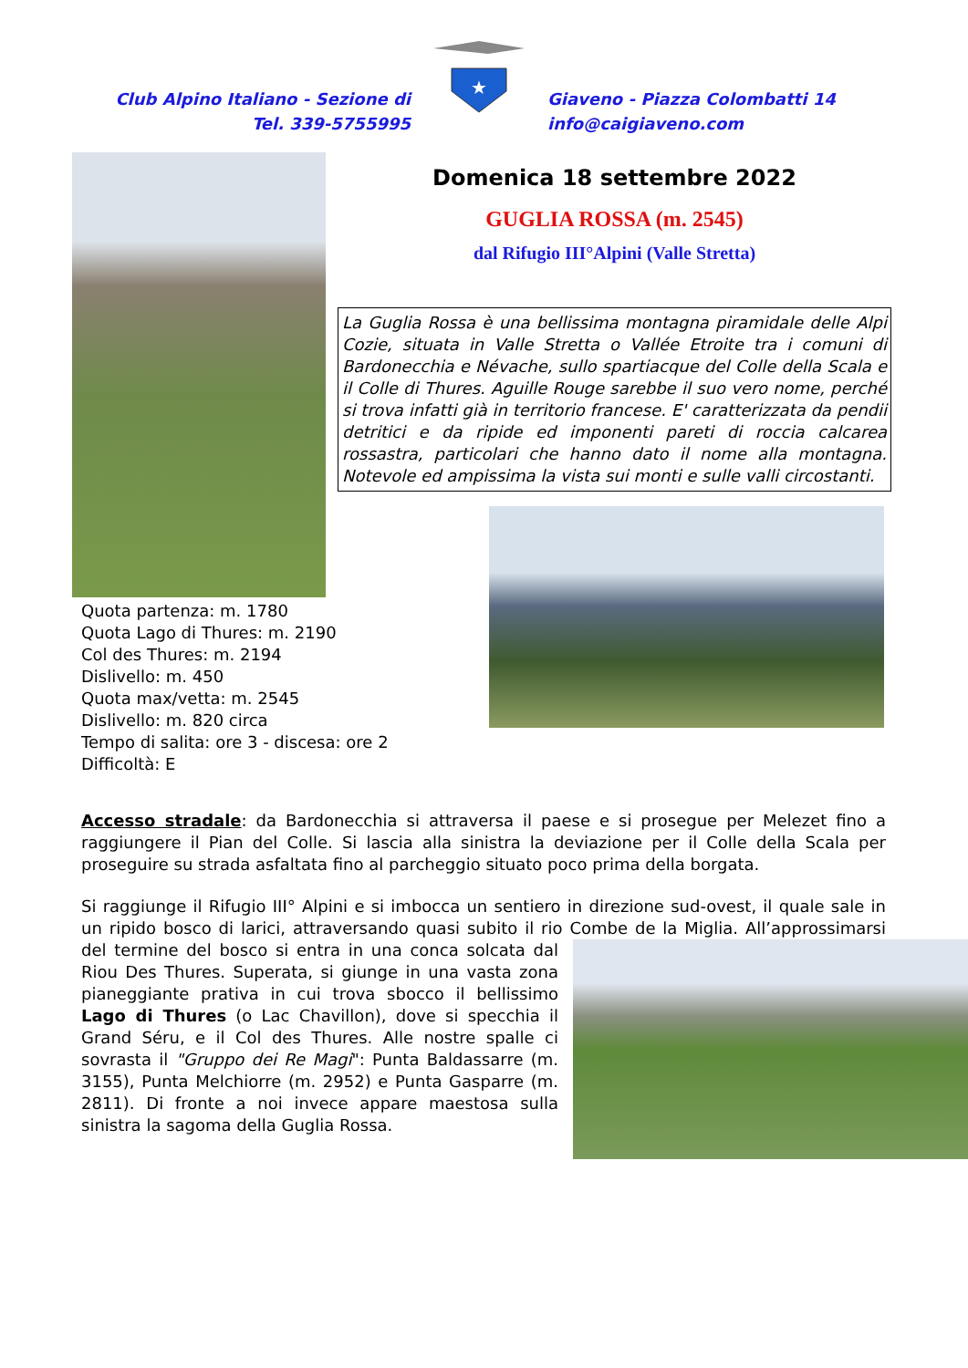Club Alpino Italiano - Sezione di
Tel. 339-5755995
★
Giaveno - Piazza Colombatti 14
info@caigiaveno.com
Domenica 18 settembre 2022
GUGLIA ROSSA (m. 2545)
dal Rifugio III°Alpini (Valle Stretta)
La Guglia Rossa è una bellissima montagna piramidale delle Alpi Cozie, situata in Valle Stretta o Vallée Etroite tra i comuni di Bardonecchia e Névache, sullo spartiacque del Colle della Scala e il Colle di Thures. Aguille Rouge sarebbe il suo vero nome, perché si trova infatti già in territorio francese. E' caratterizzata da pendii detritici e da ripide ed imponenti pareti di roccia calcarea rossastra, particolari che hanno dato il nome alla montagna. Notevole ed ampissima la vista sui monti e sulle valli circostanti.
Quota partenza: m. 1780
Quota Lago di Thures: m. 2190
Col des Thures: m. 2194
Dislivello: m. 450
Quota max/vetta: m. 2545
Dislivello: m. 820 circa
Tempo di salita: ore 3 - discesa: ore 2
Difficoltà: E
Accesso stradale: da Bardonecchia si attraversa il paese e si prosegue per Melezet fino a raggiungere il Pian del Colle. Si lascia alla sinistra la deviazione per il Colle della Scala per proseguire su strada asfaltata fino al parcheggio situato poco prima della borgata.
Si raggiunge il Rifugio III° Alpini e si imbocca un sentiero in direzione sud-ovest, il quale sale in un ripido bosco di larici, attraversando quasi subito il rio Combe de la Miglia. All’approssimarsi del termine del bosco si entra in una conca solcata dal Riou Des Thures. Superata, si giunge in una vasta zona pianeggiante prativa in cui trova sbocco il bellissimo Lago di Thures (o Lac Chavillon), dove si specchia il Grand Séru, e il Col des Thures. Alle nostre spalle ci sovrasta il "Gruppo dei Re Magi": Punta Baldassarre (m. 3155), Punta Melchiorre (m. 2952) e Punta Gasparre (m. 2811). Di fronte a noi invece appare maestosa sulla sinistra la sagoma della Guglia Rossa.